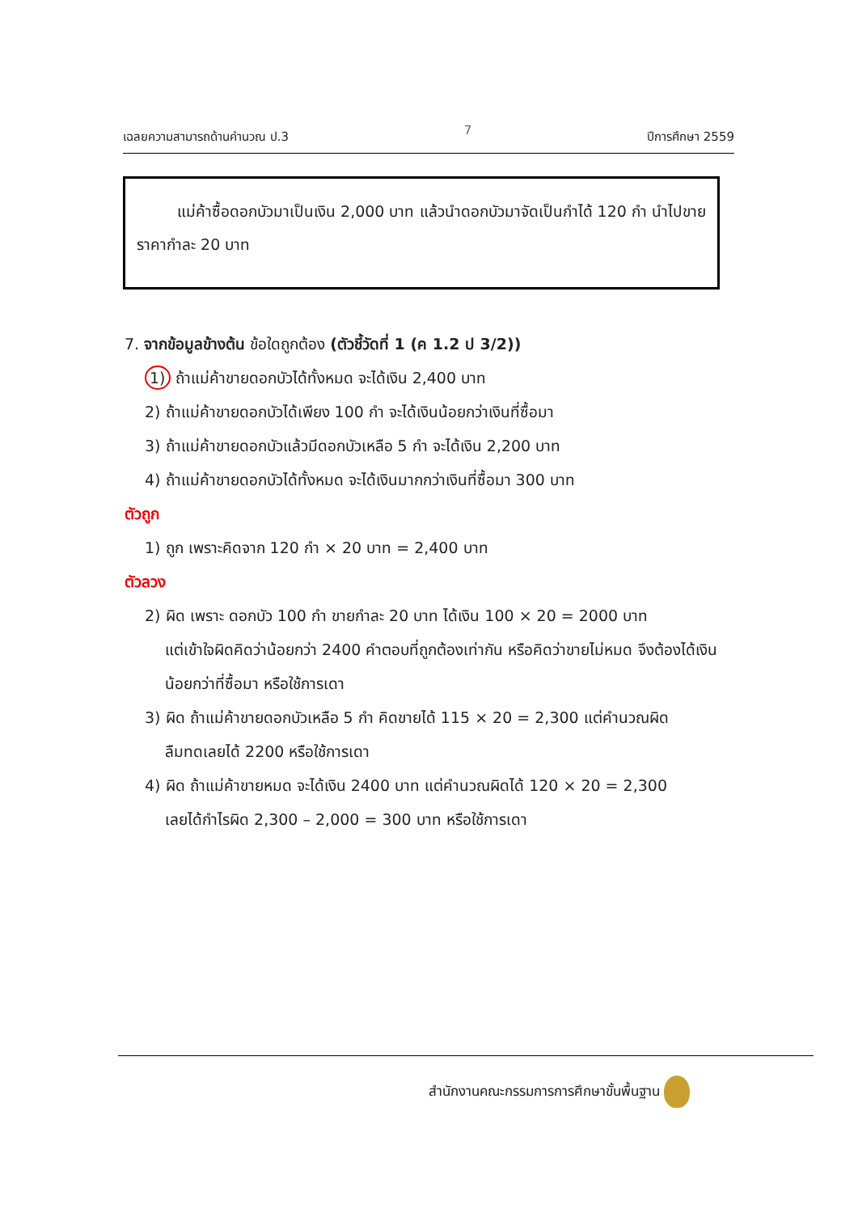เฉลยความสามารถด้านคำนวณ ป.3 7 ปีการศึกษา 2559
แม่ค้าซื้อดอกบัวมาเป็นเงิน 2,000 บาท แล้วนำดอกบัวมาจัดเป็นกำได้ 120 กำ นำไปขายราคากำละ 20 บาท
7. จากข้อมูลข้างต้น ข้อใดถูกต้อง (ตัวชี้วัดที่ 1 (ค 1.2 ป 3/2))
1) ถ้าแม่ค้าขายดอกบัวได้ทั้งหมด จะได้เงิน 2,400 บาท
2) ถ้าแม่ค้าขายดอกบัวได้เพียง 100 กำ จะได้เงินน้อยกว่าเงินที่ซื้อมา
3) ถ้าแม่ค้าขายดอกบัวแล้วมีดอกบัวเหลือ 5 กำ จะได้เงิน 2,200 บาท
4) ถ้าแม่ค้าขายดอกบัวได้ทั้งหมด จะได้เงินมากกว่าเงินที่ซื้อมา 300 บาท
ตัวถูก
1) ถูก เพราะคิดจาก 120 กำ × 20 บาท = 2,400 บาท
ตัวลวง
2) ผิด เพราะ ดอกบัว 100 กำ ขายกำละ 20 บาท ได้เงิน 100 × 20 = 2000 บาท
แต่เข้าใจผิดคิดว่าน้อยกว่า 2400 คำตอบที่ถูกต้องเท่ากัน หรือคิดว่าขายไม่หมด จึงต้องได้เงินน้อยกว่าที่ซื้อมา หรือใช้การเดา
3) ผิด ถ้าแม่ค้าขายดอกบัวเหลือ 5 กำ คิดขายได้ 115 × 20 = 2,300 แต่คำนวณผิด
ลืมทดเลยได้ 2200 หรือใช้การเดา
4) ผิด ถ้าแม่ค้าขายหมด จะได้เงิน 2400 บาท แต่คำนวณผิดได้ 120 × 20 = 2,300
เลยได้กำไรผิด 2,300 – 2,000 = 300 บาท หรือใช้การเดา
สำนักงานคณะกรรมการการศึกษาขั้นพื้นฐาน